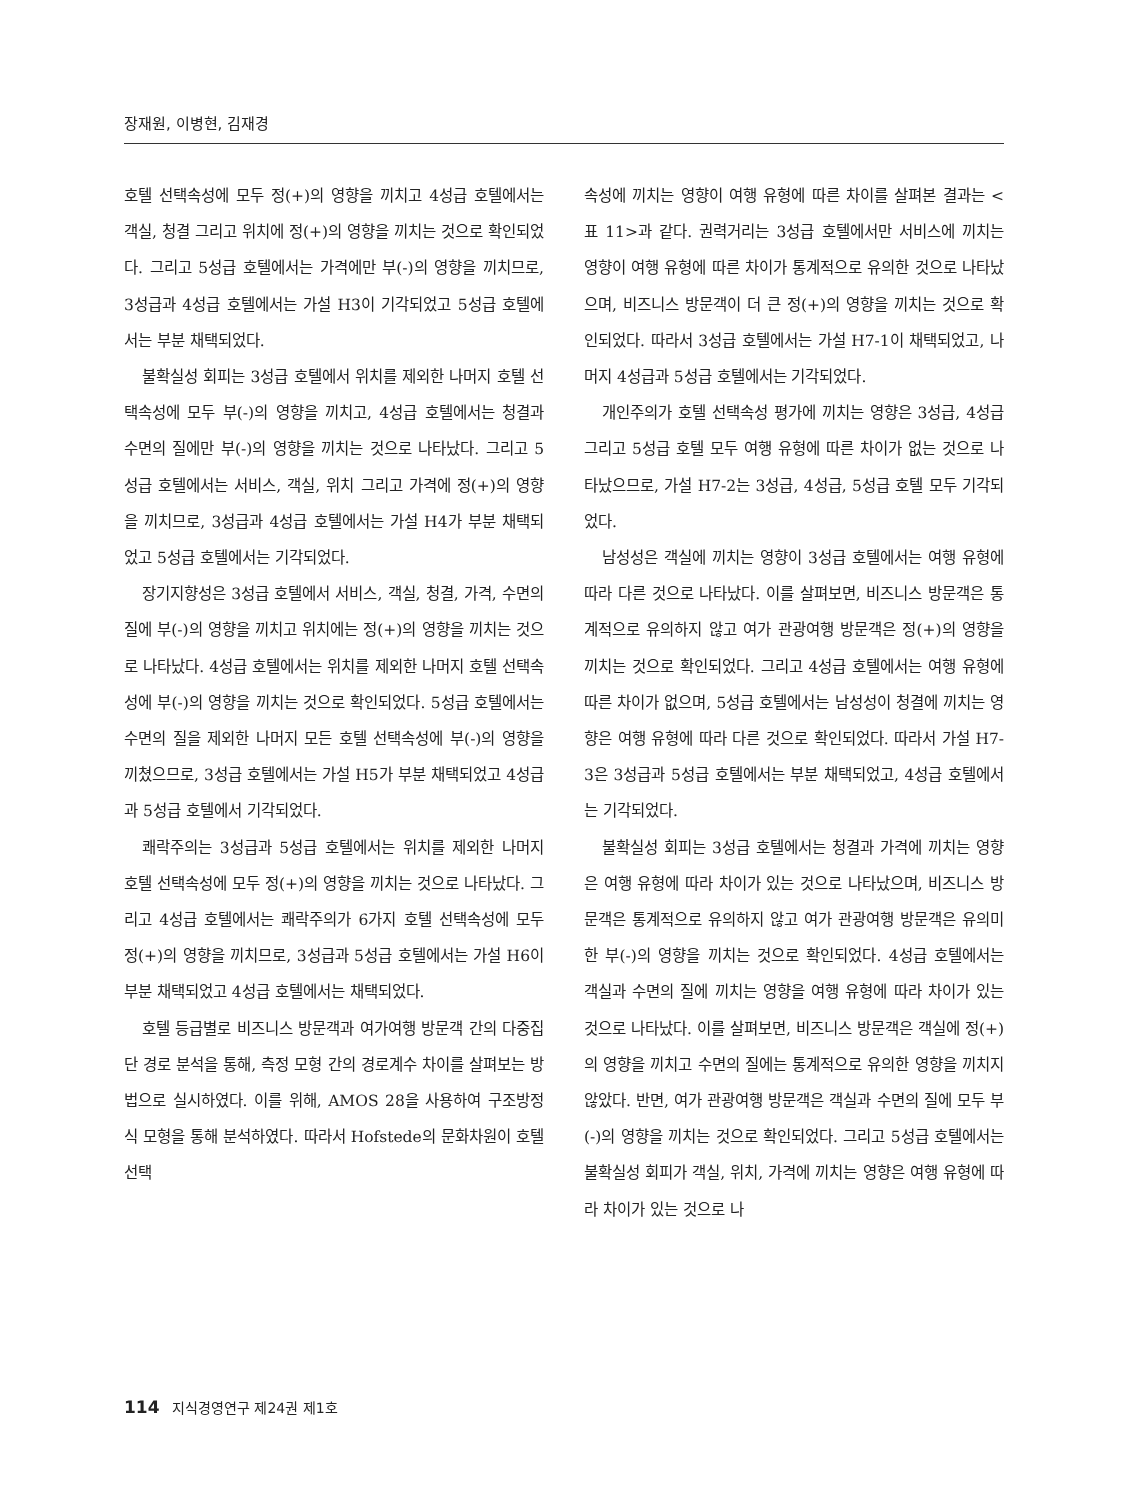장재원, 이병현, 김재경
호텔 선택속성에 모두 정(+)의 영향을 끼치고 4성급 호텔에서는 객실, 청결 그리고 위치에 정(+)의 영향을 끼치는 것으로 확인되었다. 그리고 5성급 호텔에서는 가격에만 부(-)의 영향을 끼치므로, 3성급과 4성급 호텔에서는 가설 H3이 기각되었고 5성급 호텔에서는 부분 채택되었다.
불확실성 회피는 3성급 호텔에서 위치를 제외한 나머지 호텔 선택속성에 모두 부(-)의 영향을 끼치고, 4성급 호텔에서는 청결과 수면의 질에만 부(-)의 영향을 끼치는 것으로 나타났다. 그리고 5성급 호텔에서는 서비스, 객실, 위치 그리고 가격에 정(+)의 영향을 끼치므로, 3성급과 4성급 호텔에서는 가설 H4가 부분 채택되었고 5성급 호텔에서는 기각되었다.
장기지향성은 3성급 호텔에서 서비스, 객실, 청결, 가격, 수면의 질에 부(-)의 영향을 끼치고 위치에는 정(+)의 영향을 끼치는 것으로 나타났다. 4성급 호텔에서는 위치를 제외한 나머지 호텔 선택속성에 부(-)의 영향을 끼치는 것으로 확인되었다. 5성급 호텔에서는 수면의 질을 제외한 나머지 모든 호텔 선택속성에 부(-)의 영향을 끼쳤으므로, 3성급 호텔에서는 가설 H5가 부분 채택되었고 4성급과 5성급 호텔에서 기각되었다.
쾌락주의는 3성급과 5성급 호텔에서는 위치를 제외한 나머지 호텔 선택속성에 모두 정(+)의 영향을 끼치는 것으로 나타났다. 그리고 4성급 호텔에서는 쾌락주의가 6가지 호텔 선택속성에 모두 정(+)의 영향을 끼치므로, 3성급과 5성급 호텔에서는 가설 H6이 부분 채택되었고 4성급 호텔에서는 채택되었다.
호텔 등급별로 비즈니스 방문객과 여가여행 방문객 간의 다중집단 경로 분석을 통해, 측정 모형 간의 경로계수 차이를 살펴보는 방법으로 실시하였다. 이를 위해, AMOS 28을 사용하여 구조방정식 모형을 통해 분석하였다. 따라서 Hofstede의 문화차원이 호텔 선택
속성에 끼치는 영향이 여행 유형에 따른 차이를 살펴본 결과는 <표 11>과 같다. 권력거리는 3성급 호텔에서만 서비스에 끼치는 영향이 여행 유형에 따른 차이가 통계적으로 유의한 것으로 나타났으며, 비즈니스 방문객이 더 큰 정(+)의 영향을 끼치는 것으로 확인되었다. 따라서 3성급 호텔에서는 가설 H7-1이 채택되었고, 나머지 4성급과 5성급 호텔에서는 기각되었다.
개인주의가 호텔 선택속성 평가에 끼치는 영향은 3성급, 4성급 그리고 5성급 호텔 모두 여행 유형에 따른 차이가 없는 것으로 나타났으므로, 가설 H7-2는 3성급, 4성급, 5성급 호텔 모두 기각되었다.
남성성은 객실에 끼치는 영향이 3성급 호텔에서는 여행 유형에 따라 다른 것으로 나타났다. 이를 살펴보면, 비즈니스 방문객은 통계적으로 유의하지 않고 여가 관광여행 방문객은 정(+)의 영향을 끼치는 것으로 확인되었다. 그리고 4성급 호텔에서는 여행 유형에 따른 차이가 없으며, 5성급 호텔에서는 남성성이 청결에 끼치는 영향은 여행 유형에 따라 다른 것으로 확인되었다. 따라서 가설 H7-3은 3성급과 5성급 호텔에서는 부분 채택되었고, 4성급 호텔에서는 기각되었다.
불확실성 회피는 3성급 호텔에서는 청결과 가격에 끼치는 영향은 여행 유형에 따라 차이가 있는 것으로 나타났으며, 비즈니스 방문객은 통계적으로 유의하지 않고 여가 관광여행 방문객은 유의미한 부(-)의 영향을 끼치는 것으로 확인되었다. 4성급 호텔에서는 객실과 수면의 질에 끼치는 영향을 여행 유형에 따라 차이가 있는 것으로 나타났다. 이를 살펴보면, 비즈니스 방문객은 객실에 정(+)의 영향을 끼치고 수면의 질에는 통계적으로 유의한 영향을 끼치지 않았다. 반면, 여가 관광여행 방문객은 객실과 수면의 질에 모두 부(-)의 영향을 끼치는 것으로 확인되었다. 그리고 5성급 호텔에서는 불확실성 회피가 객실, 위치, 가격에 끼치는 영향은 여행 유형에 따라 차이가 있는 것으로 나
114 지식경영연구 제24권 제1호